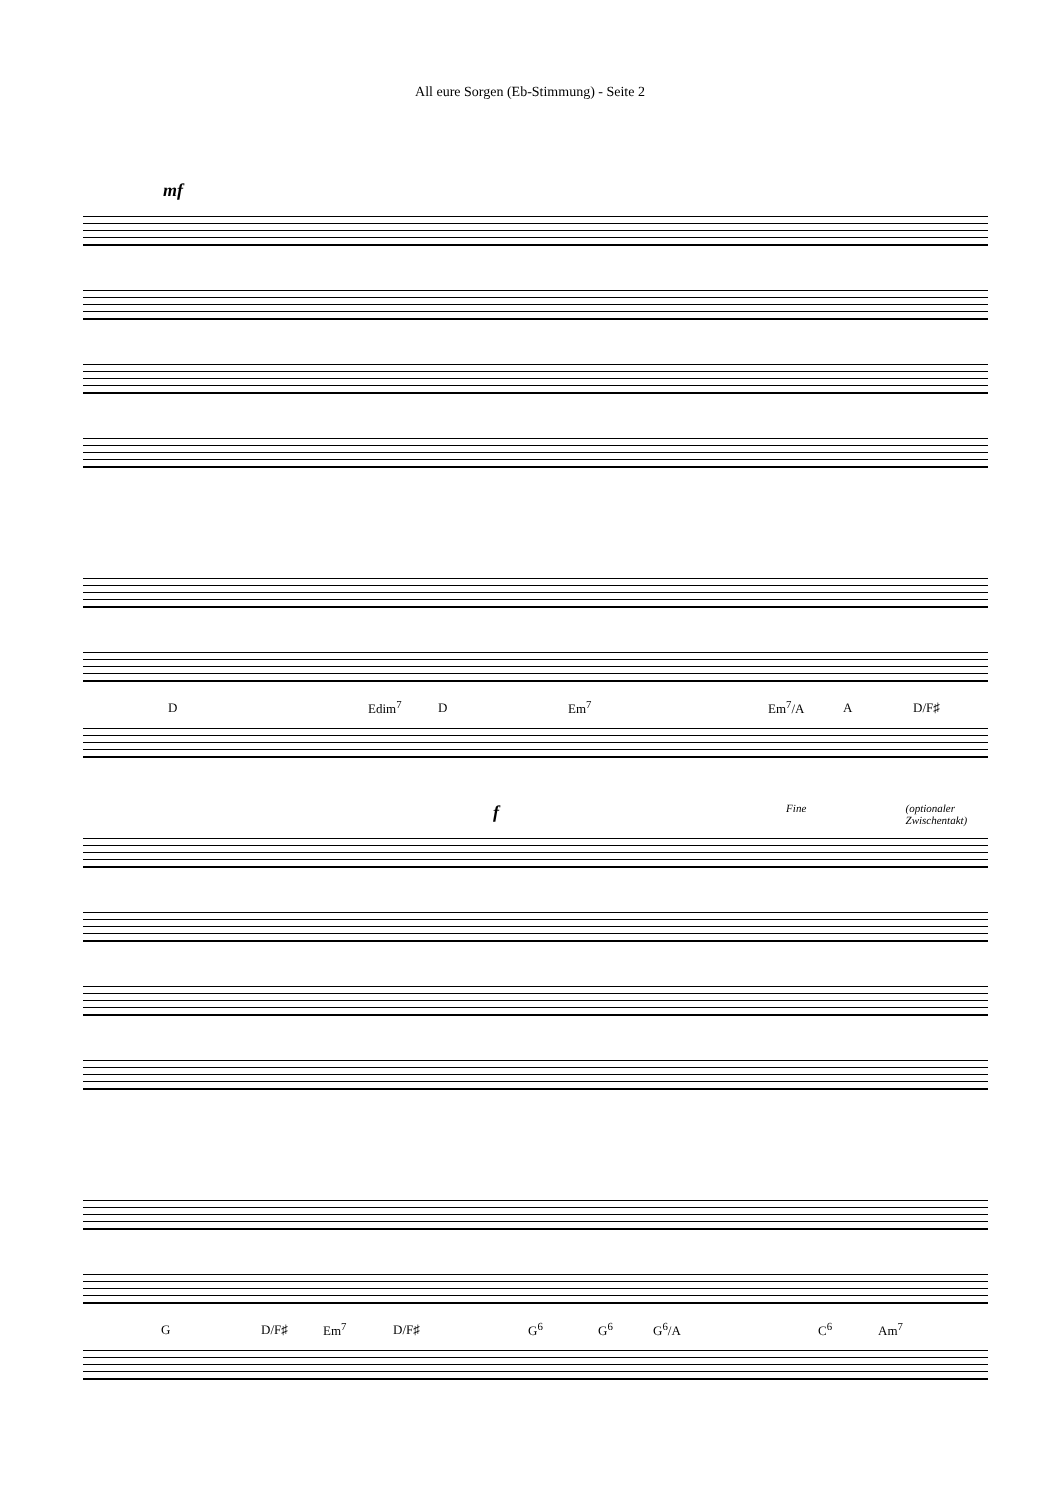All eure Sorgen (Eb-Stimmung) - Seite 2
mf
D Edim<sup>7</sup> D Em<sup>7</sup> Em<sup>7</sup>/A A D/F♯
f Fine (optionaler Zwischentakt)
G D/F♯ Em<sup>7</sup> D/F♯ G<sup>6</sup> G<sup>6</sup> G<sup>6</sup>/A C<sup>6</sup> Am<sup>7</sup>